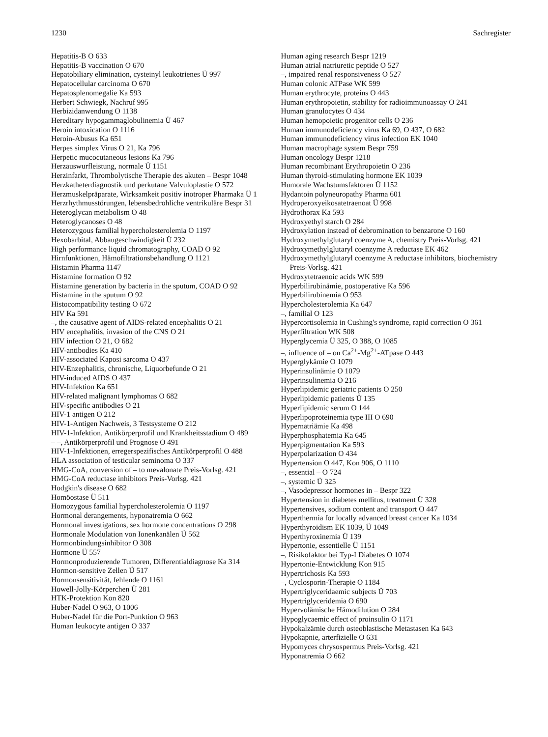1230 Sachregister
Hepatitis-B O 633
Hepatitis-B vaccination O 670
Hepatobiliary elimination, cysteinyl leukotrienes Ü 997
Hepatocellular carcinoma O 670
Hepatosplenomegalie Ka 593
Herbert Schwiegk, Nachruf 995
Herbizidanwendung O 1138
Hereditary hypogammaglobulinemia Ü 467
Heroin intoxication O 1116
Heroin-Abusus Ka 651
Herpes simplex Virus O 21, Ka 796
Herpetic mucocutaneous lesions Ka 796
Herzauswurfleistung, normale Ü 1151
Herzinfarkt, Thrombolytische Therapie des akuten – Bespr 1048
Herzkatheterdiagnostik und perkutane Valvuloplastie O 572
Herzmuskelpräparate, Wirksamkeit positiv inotroper Pharmaka Ü 1
Herzrhythmusstörungen, lebensbedrohliche ventrikuläre Bespr 31
Heteroglycan metabolism O 48
Heteroglycanoses O 48
Heterozygous familial hypercholesterolemia O 1197
Hexobarbital, Abbaugeschwindigkeit Ü 232
High performance liquid chromatography, COAD O 92
Hirnfunktionen, Hämofiltrationsbehandlung O 1121
Histamin Pharma 1147
Histamine formation O 92
Histamine generation by bacteria in the sputum, COAD O 92
Histamine in the sputum O 92
Histocompatibility testing O 672
HIV Ka 591
–, the causative agent of AIDS-related encephalitis O 21
HIV encephalitis, invasion of the CNS O 21
HIV infection O 21, O 682
HIV-antibodies Ka 410
HIV-associated Kaposi sarcoma O 437
HIV-Enzephalitis, chronische, Liquorbefunde O 21
HIV-induced AIDS O 437
HIV-Infektion Ka 651
HIV-related malignant lymphomas O 682
HIV-specific antibodies O 21
HIV-1 antigen O 212
HIV-1-Antigen Nachweis, 3 Testsysteme O 212
HIV-1-Infektion, Antikörperprofil und Krankheitsstadium O 489
– –, Antikörperprofil und Prognose O 491
HIV-1-Infektionen, erregerspezifisches Antikörperprofil O 488
HLA association of testicular seminoma O 337
HMG-CoA, conversion of – to mevalonate Preis-Vorlsg. 421
HMG-CoA reductase inhibitors Preis-Vorlsg. 421
Hodgkin's disease O 682
Homöostase Ü 511
Homozygous familial hypercholesterolemia O 1197
Hormonal derangements, hyponatremia O 662
Hormonal investigations, sex hormone concentrations O 298
Hormonale Modulation von Ionenkanälen Ü 562
Hormonbindungsinhibitor O 308
Hormone Ü 557
Hormonproduzierende Tumoren, Differentialdiagnose Ka 314
Hormon-sensitive Zellen Ü 517
Hormonsensitivität, fehlende O 1161
Howell-Jolly-Körperchen Ü 281
HTK-Protektion Kon 820
Huber-Nadel O 963, O 1006
Huber-Nadel für die Port-Punktion O 963
Human leukocyte antigen O 337
Human aging research Bespr 1219
Human atrial natriuretic peptide O 527
–, impaired renal responsiveness O 527
Human colonic ATPase WK 599
Human erythrocyte, proteins O 443
Human erythropoietin, stability for radioimmunoassay O 241
Human granulocytes O 434
Human hemopoietic progenitor cells O 236
Human immunodeficiency virus Ka 69, O 437, O 682
Human immunodeficiency virus infection EK 1040
Human macrophage system Bespr 759
Human oncology Bespr 1218
Human recombinant Erythropoietin O 236
Human thyroid-stimulating hormone EK 1039
Humorale Wachstumsfaktoren Ü 1152
Hydantoin polyneuropathy Pharma 601
Hydroperoxyeikosatetraenoat Ü 998
Hydrothorax Ka 593
Hydroxyethyl starch O 284
Hydroxylation instead of debromination to benzarone O 160
Hydroxymethylglutaryl coenzyme A, chemistry Preis-Vorlsg. 421
Hydroxymethylglutaryl coenzyme A reductase EK 462
Hydroxymethylglutaryl coenzyme A reductase inhibitors, biochemistry Preis-Vorlsg. 421
Hydroxytetraenoic acids WK 599
Hyperbilirubinämie, postoperative Ka 596
Hyperbilirubinemia O 953
Hypercholesterolemia Ka 647
–, familial O 123
Hypercortisolemia in Cushing's syndrome, rapid correction O 361
Hyperfiltration WK 508
Hyperglycemia Ü 325, O 388, O 1085
–, influence of – on Ca<sup>2+</sup>-Mg<sup>2+</sup>-ATpase O 443
Hyperglykämie O 1079
Hyperinsulinämie O 1079
Hyperinsulinemia O 216
Hyperlipidemic geriatric patients O 250
Hyperlipidemic patients Ü 135
Hyperlipidemic serum O 144
Hyperlipoproteinemia type III O 690
Hypernatriämie Ka 498
Hyperphosphatemia Ka 645
Hyperpigmentation Ka 593
Hyperpolarization O 434
Hypertension O 447, Kon 906, O 1110
–, essential – O 724
–, systemic Ü 325
–, Vasodepressor hormones in – Bespr 322
Hypertension in diabetes mellitus, treatment Ü 328
Hypertensives, sodium content and transport O 447
Hyperthermia for locally advanced breast cancer Ka 1034
Hyperthyroidism EK 1039, Ü 1049
Hyperthyroxinemia Ü 139
Hypertonie, essentielle Ü 1151
–, Risikofaktor bei Typ-I Diabetes O 1074
Hypertonie-Entwicklung Kon 915
Hypertrichosis Ka 593
–, Cyclosporin-Therapie O 1184
Hypertriglyceridaemic subjects Ü 703
Hypertriglyceridemia O 690
Hypervolämische Hämodilution O 284
Hypoglycaemic effect of proinsulin O 1171
Hypokalzämie durch osteoblastische Metastasen Ka 643
Hypokapnie, arterfizielle O 631
Hypomyces chrysospermus Preis-Vorlsg. 421
Hyponatremia O 662